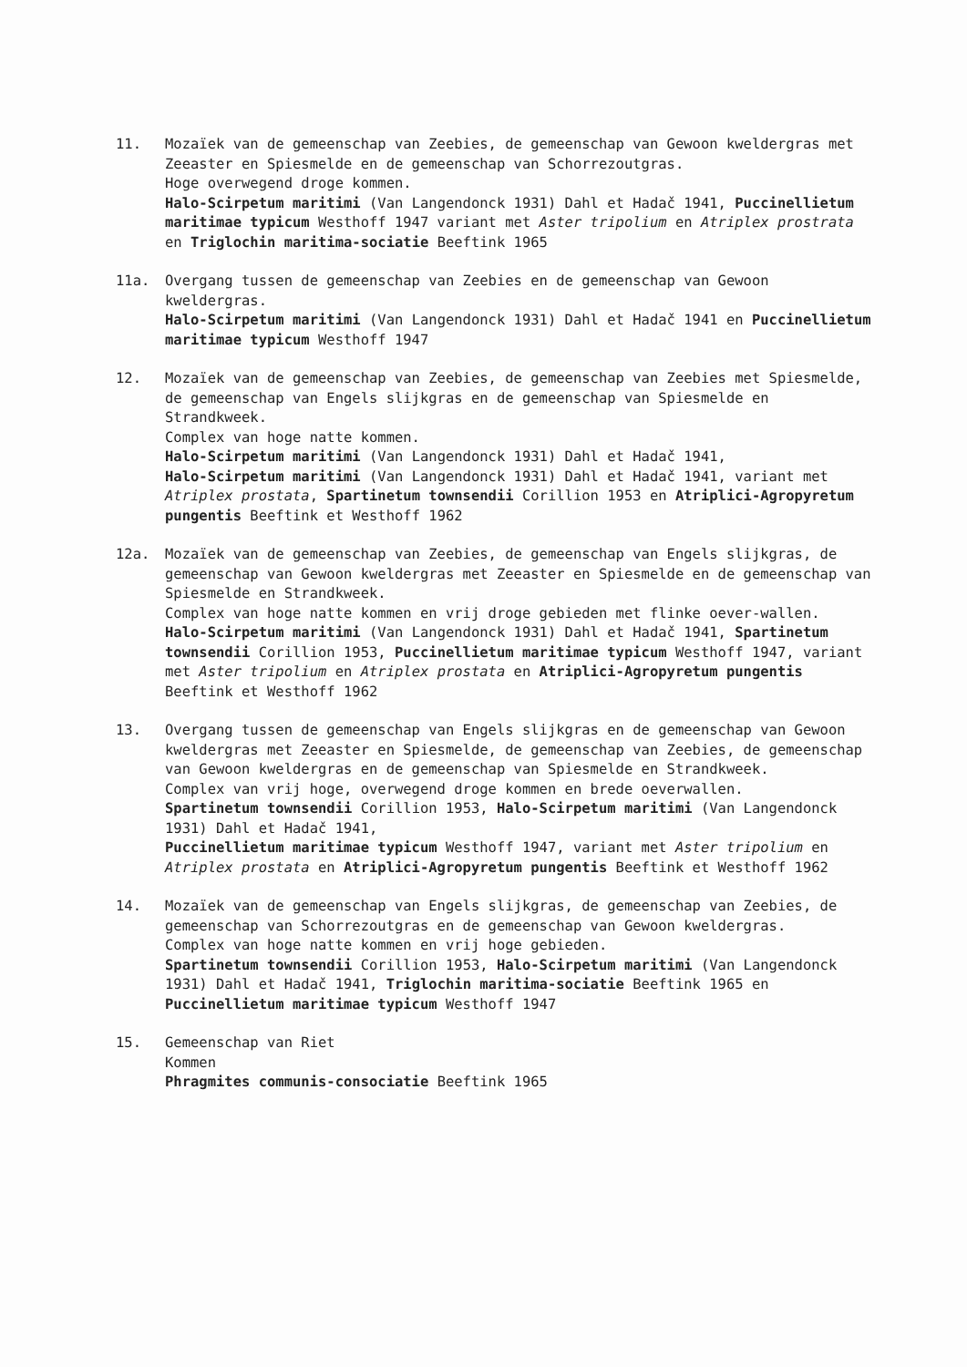11. Mozaïek van de gemeenschap van Zeebies, de gemeenschap van Gewoon kweldergras met Zeeaster en Spiesmelde en de gemeenschap van Schorrezoutgras.
Hoge overwegend droge kommen.
Halo-Scirpetum maritimi (Van Langendonck 1931) Dahl et Hadač 1941, Puccinellietum maritimae typicum Westhoff 1947 variant met Aster tripolium en Atriplex prostrata en Triglochin maritima-sociatie Beeftink 1965
11a. Overgang tussen de gemeenschap van Zeebies en de gemeenschap van Gewoon kweldergras.
Halo-Scirpetum maritimi (Van Langendonck 1931) Dahl et Hadač 1941 en Puccinellietum maritimae typicum Westhoff 1947
12. Mozaïek van de gemeenschap van Zeebies, de gemeenschap van Zeebies met Spiesmelde, de gemeenschap van Engels slijkgras en de gemeenschap van Spiesmelde en Strandkweek.
Complex van hoge natte kommen.
Halo-Scirpetum maritimi (Van Langendonck 1931) Dahl et Hadač 1941,
Halo-Scirpetum maritimi (Van Langendonck 1931) Dahl et Hadač 1941, variant met Atriplex prostata, Spartinetum townsendii Corillion 1953 en Atriplici-Agropyretum pungentis Beeftink et Westhoff 1962
12a. Mozaïek van de gemeenschap van Zeebies, de gemeenschap van Engels slijkgras, de gemeenschap van Gewoon kweldergras met Zeeaster en Spiesmelde en de gemeenschap van Spiesmelde en Strandkweek.
Complex van hoge natte kommen en vrij droge gebieden met flinke oever-wallen.
Halo-Scirpetum maritimi (Van Langendonck 1931) Dahl et Hadač 1941, Spartinetum townsendii Corillion 1953, Puccinellietum maritimae typicum Westhoff 1947, variant met Aster tripolium en Atriplex prostata en Atriplici-Agropyretum pungentis Beeftink et Westhoff 1962
13. Overgang tussen de gemeenschap van Engels slijkgras en de gemeenschap van Gewoon kweldergras met Zeeaster en Spiesmelde, de gemeenschap van Zeebies, de gemeenschap van Gewoon kweldergras en de gemeenschap van Spiesmelde en Strandkweek.
Complex van vrij hoge, overwegend droge kommen en brede oeverwallen.
Spartinetum townsendii Corillion 1953, Halo-Scirpetum maritimi (Van Langendonck 1931) Dahl et Hadač 1941,
Puccinellietum maritimae typicum Westhoff 1947, variant met Aster tripolium en Atriplex prostata en Atriplici-Agropyretum pungentis Beeftink et Westhoff 1962
14. Mozaïek van de gemeenschap van Engels slijkgras, de gemeenschap van Zeebies, de gemeenschap van Schorrezoutgras en de gemeenschap van Gewoon kweldergras.
Complex van hoge natte kommen en vrij hoge gebieden.
Spartinetum townsendii Corillion 1953, Halo-Scirpetum maritimi (Van Langendonck 1931) Dahl et Hadač 1941, Triglochin maritima-sociatie Beeftink 1965 en Puccinellietum maritimae typicum Westhoff 1947
15. Gemeenschap van Riet
Kommen
Phragmites communis-consociatie Beeftink 1965